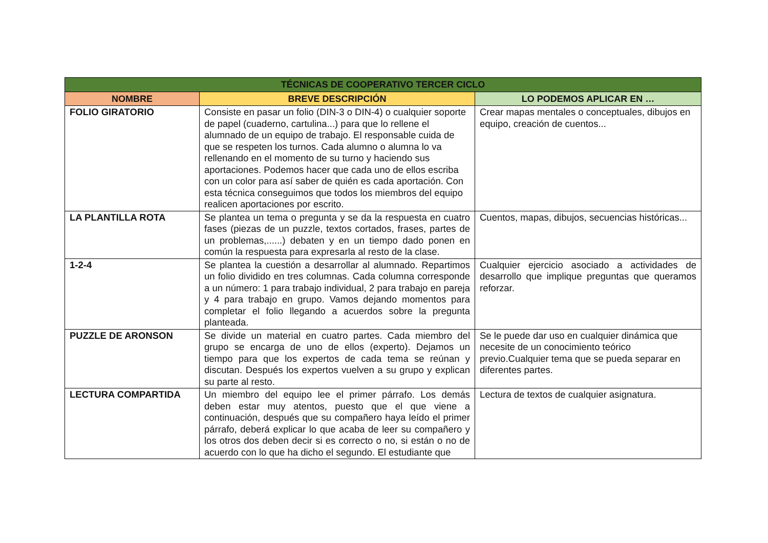| TÉCNICAS DE COOPERATIVO TERCER CICLO | | |
| --- | --- | --- |
| NOMBRE | BREVE DESCRIPCIÓN | LO PODEMOS APLICAR EN … |
| FOLIO GIRATORIO | Consiste en pasar un folio (DIN-3 o DIN-4) o cualquier soporte de papel (cuaderno, cartulina...) para que lo rellene el alumnado de un equipo de trabajo. El responsable cuida de que se respeten los turnos. Cada alumno o alumna lo va rellenando en el momento de su turno y haciendo sus aportaciones. Podemos hacer que cada uno de ellos escriba con un color para así saber de quién es cada aportación. Con esta técnica conseguimos que todos los miembros del equipo realicen aportaciones por escrito. | Crear mapas mentales o conceptuales, dibujos en equipo, creación de cuentos... |
| LA PLANTILLA ROTA | Se plantea un tema o pregunta y se da la respuesta en cuatro fases (piezas de un puzzle, textos cortados, frases, partes de un problemas,......) debaten y en un tiempo dado ponen en común la respuesta para expresarla al resto de la clase. | Cuentos, mapas, dibujos, secuencias históricas... |
| 1-2-4 | Se plantea la cuestión a desarrollar al alumnado. Repartimos un folio dividido en tres columnas. Cada columna corresponde a un número: 1 para trabajo individual, 2 para trabajo en pareja y 4 para trabajo en grupo. Vamos dejando momentos para completar el folio llegando a acuerdos sobre la pregunta planteada. | Cualquier ejercicio asociado a actividades de desarrollo que implique preguntas que queramos reforzar. |
| PUZZLE DE ARONSON | Se divide un material en cuatro partes. Cada miembro del grupo se encarga de uno de ellos (experto). Dejamos un tiempo para que los expertos de cada tema se reúnan y discutan. Después los expertos vuelven a su grupo y explican su parte al resto. | Se le puede dar uso en cualquier dinámica que necesite de un conocimiento teórico previo.Cualquier tema que se pueda separar en diferentes partes. |
| LECTURA COMPARTIDA | Un miembro del equipo lee el primer párrafo. Los demás deben estar muy atentos, puesto que el que viene a continuación, después que su compañero haya leído el primer párrafo, deberá explicar lo que acaba de leer su compañero y los otros dos deben decir si es correcto o no, si están o no de acuerdo con lo que ha dicho el segundo. El estudiante que | Lectura de textos de cualquier asignatura. |